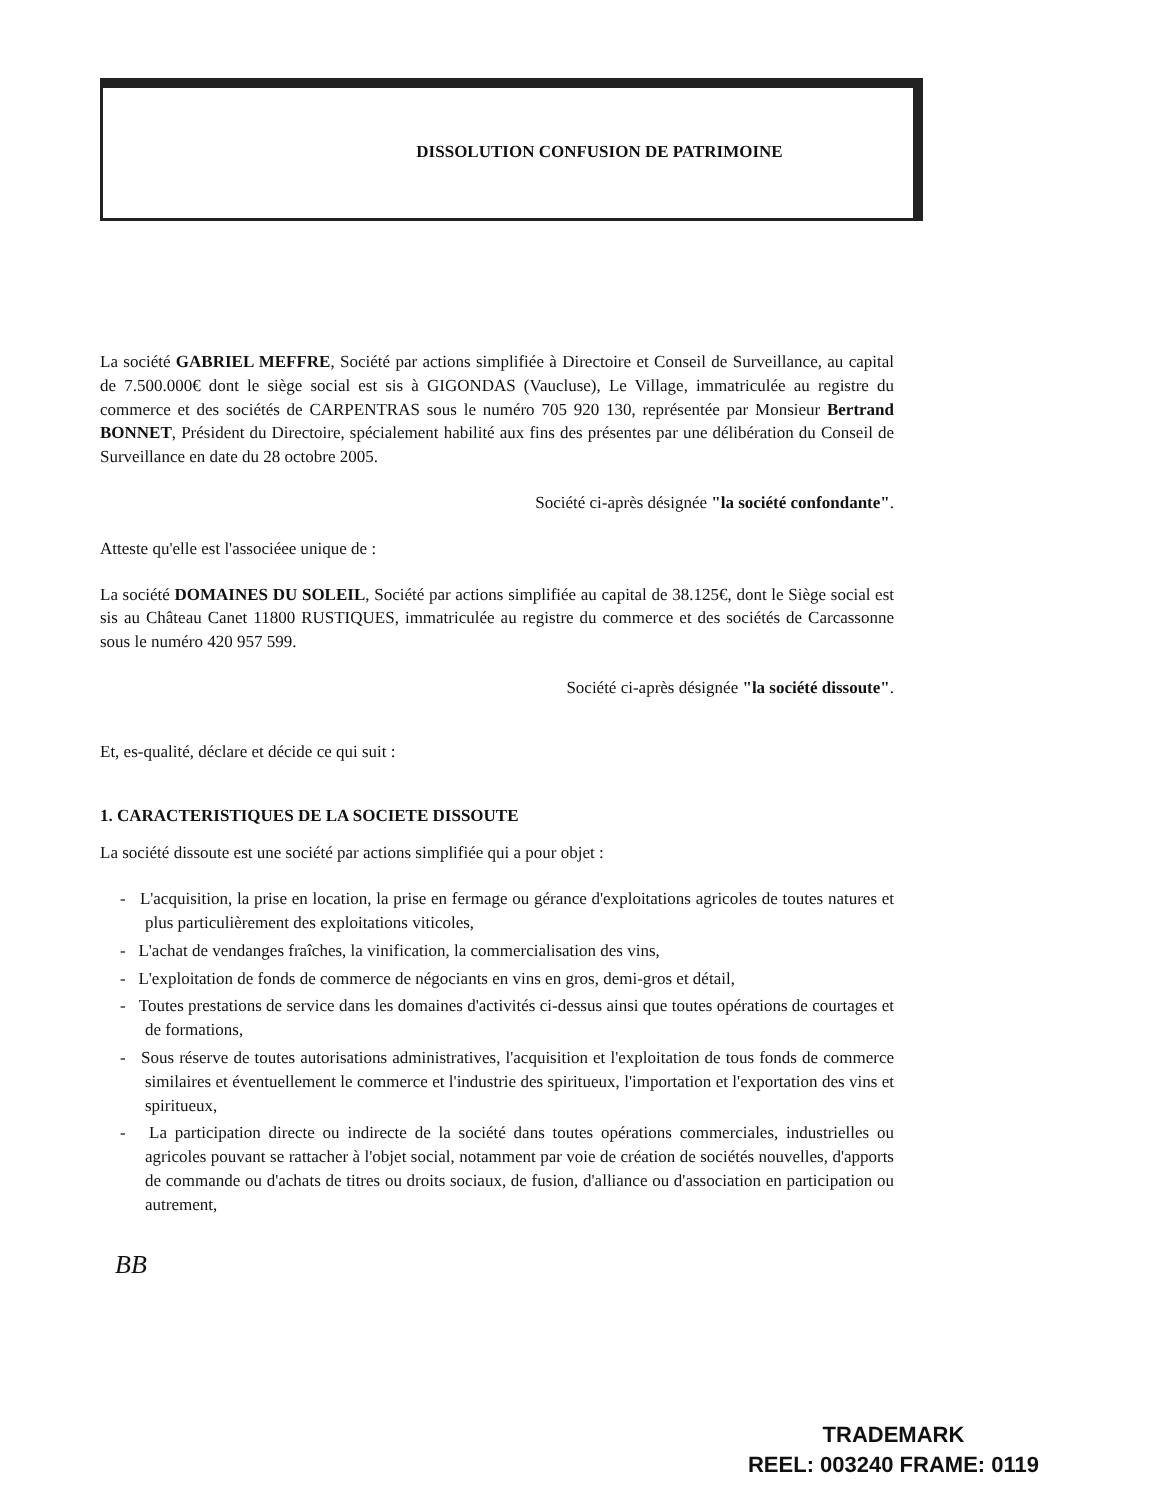DISSOLUTION CONFUSION DE PATRIMOINE
La société GABRIEL MEFFRE, Société par actions simplifiée à Directoire et Conseil de Surveillance, au capital de 7.500.000€ dont le siège social est sis à GIGONDAS (Vaucluse), Le Village, immatriculée au registre du commerce et des sociétés de CARPENTRAS sous le numéro 705 920 130, représentée par Monsieur Bertrand BONNET, Président du Directoire, spécialement habilité aux fins des présentes par une délibération du Conseil de Surveillance en date du 28 octobre 2005.
Société ci-après désignée "la société confondante".
Atteste qu'elle est l'associéee unique de :
La société DOMAINES DU SOLEIL, Société par actions simplifiée au capital de 38.125€, dont le Siège social est sis au Château Canet 11800 RUSTIQUES, immatriculée au registre du commerce et des sociétés de Carcassonne sous le numéro 420 957 599.
Société ci-après désignée "la société dissoute".
Et, es-qualité, déclare et décide ce qui suit :
1. CARACTERISTIQUES DE LA SOCIETE DISSOUTE
La société dissoute est une société par actions simplifiée qui a pour objet :
- L'acquisition, la prise en location, la prise en fermage ou gérance d'exploitations agricoles de toutes natures et plus particulièrement des exploitations viticoles,
- L'achat de vendanges fraîches, la vinification, la commercialisation des vins,
- L'exploitation de fonds de commerce de négociants en vins en gros, demi-gros et détail,
- Toutes prestations de service dans les domaines d'activités ci-dessus ainsi que toutes opérations de courtages et de formations,
- Sous réserve de toutes autorisations administratives, l'acquisition et l'exploitation de tous fonds de commerce similaires et éventuellement le commerce et l'industrie des spiritueux, l'importation et l'exportation des vins et spiritueux,
- La participation directe ou indirecte de la société dans toutes opérations commerciales, industrielles ou agricoles pouvant se rattacher à l'objet social, notamment par voie de création de sociétés nouvelles, d'apports de commande ou d'achats de titres ou droits sociaux, de fusion, d'alliance ou d'association en participation ou autrement,
BB
TRADEMARK
REEL: 003240 FRAME: 0119